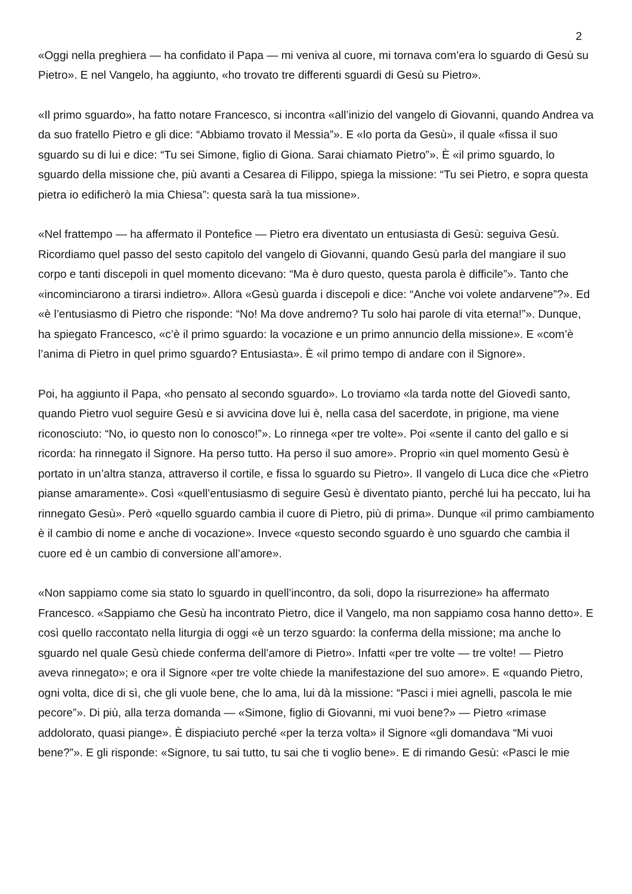2
«Oggi nella preghiera — ha confidato il Papa — mi veniva al cuore, mi tornava com’era lo sguardo di Gesù su Pietro». E nel Vangelo, ha aggiunto, «ho trovato tre differenti sguardi di Gesù su Pietro».
«Il primo sguardo», ha fatto notare Francesco, si incontra «all’inizio del vangelo di Giovanni, quando Andrea va da suo fratello Pietro e gli dice: “Abbiamo trovato il Messia”». E «lo porta da Gesù», il quale «fissa il suo sguardo su di lui e dice: “Tu sei Simone, figlio di Giona. Sarai chiamato Pietro”». È «il primo sguardo, lo sguardo della missione che, più avanti a Cesarea di Filippo, spiega la missione: “Tu sei Pietro, e sopra questa pietra io edificherò la mia Chiesa”: questa sarà la tua missione».
«Nel frattempo — ha affermato il Pontefice — Pietro era diventato un entusiasta di Gesù: seguiva Gesù. Ricordiamo quel passo del sesto capitolo del vangelo di Giovanni, quando Gesù parla del mangiare il suo corpo e tanti discepoli in quel momento dicevano: “Ma è duro questo, questa parola è difficile”». Tanto che «incominciarono a tirarsi indietro». Allora «Gesù guarda i discepoli e dice: “Anche voi volete andarvene”?». Ed «è l’entusiasmo di Pietro che risponde: “No! Ma dove andremo? Tu solo hai parole di vita eterna!”». Dunque, ha spiegato Francesco, «c’è il primo sguardo: la vocazione e un primo annuncio della missione». E «com’è l’anima di Pietro in quel primo sguardo? Entusiasta». È «il primo tempo di andare con il Signore».
Poi, ha aggiunto il Papa, «ho pensato al secondo sguardo». Lo troviamo «la tarda notte del Giovedì santo, quando Pietro vuol seguire Gesù e si avvicina dove lui è, nella casa del sacerdote, in prigione, ma viene riconosciuto: “No, io questo non lo conosco!”». Lo rinnega «per tre volte». Poi «sente il canto del gallo e si ricorda: ha rinnegato il Signore. Ha perso tutto. Ha perso il suo amore». Proprio «in quel momento Gesù è portato in un’altra stanza, attraverso il cortile, e fissa lo sguardo su Pietro». Il vangelo di Luca dice che «Pietro pianse amaramente». Così «quell’entusiasmo di seguire Gesù è diventato pianto, perché lui ha peccato, lui ha rinnegato Gesù». Però «quello sguardo cambia il cuore di Pietro, più di prima». Dunque «il primo cambiamento è il cambio di nome e anche di vocazione». Invece «questo secondo sguardo è uno sguardo che cambia il cuore ed è un cambio di conversione all’amore».
«Non sappiamo come sia stato lo sguardo in quell’incontro, da soli, dopo la risurrezione» ha affermato Francesco. «Sappiamo che Gesù ha incontrato Pietro, dice il Vangelo, ma non sappiamo cosa hanno detto». E così quello raccontato nella liturgia di oggi «è un terzo sguardo: la conferma della missione; ma anche lo sguardo nel quale Gesù chiede conferma dell’amore di Pietro». Infatti «per tre volte — tre volte! — Pietro aveva rinnegato»; e ora il Signore «per tre volte chiede la manifestazione del suo amore». E «quando Pietro, ogni volta, dice di sì, che gli vuole bene, che lo ama, lui dà la missione: “Pasci i miei agnelli, pascola le mie pecore”». Di più, alla terza domanda — «Simone, figlio di Giovanni, mi vuoi bene?» — Pietro «rimase addolorato, quasi piange». È dispiaciuto perché «per la terza volta» il Signore «gli domandava “Mi vuoi bene?”». E gli risponde: «Signore, tu sai tutto, tu sai che ti voglio bene». E di rimando Gesù: «Pasci le mie